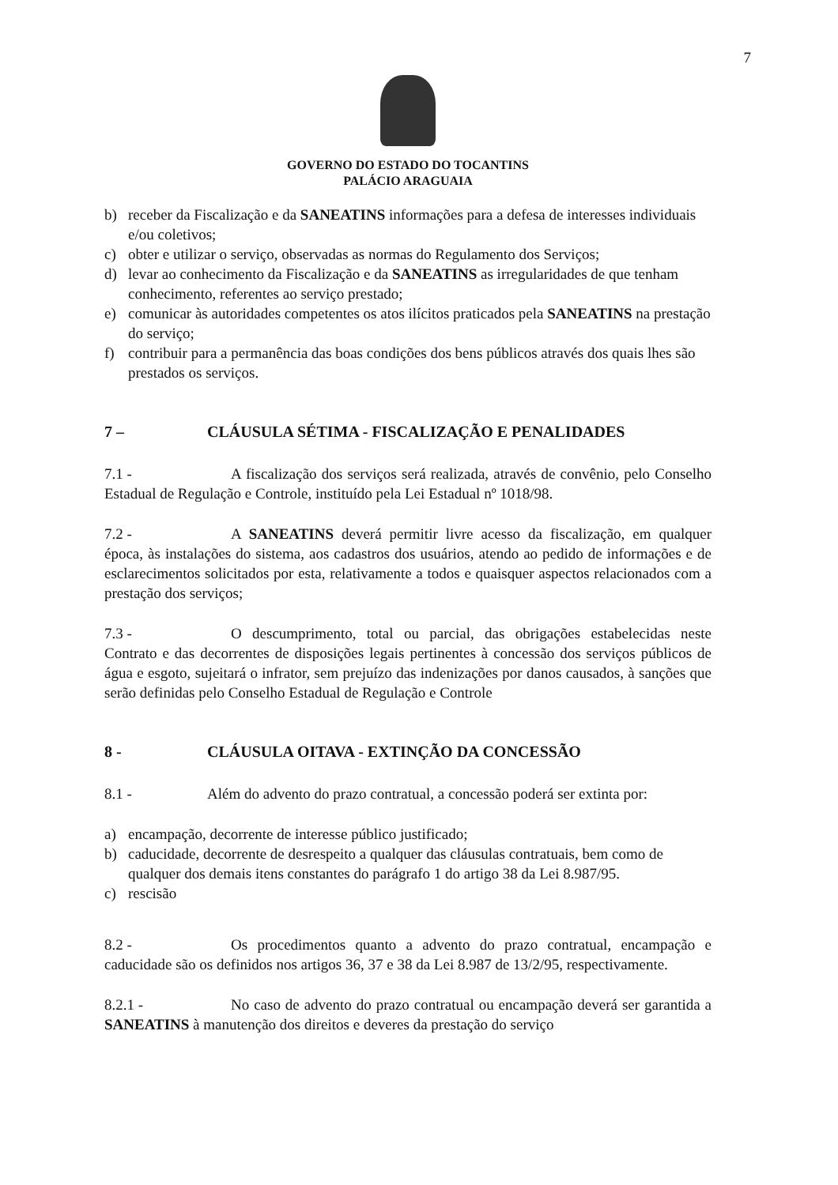7
GOVERNO DO ESTADO DO TOCANTINS
PALÁCIO ARAGUAIA
b) receber da Fiscalização e da SANEATINS informações para a defesa de interesses individuais e/ou coletivos;
c) obter e utilizar o serviço, observadas as normas do Regulamento dos Serviços;
d) levar ao conhecimento da Fiscalização e da SANEATINS as irregularidades de que tenham conhecimento, referentes ao serviço prestado;
e) comunicar às autoridades competentes os atos ilícitos praticados pela SANEATINS na prestação do serviço;
f) contribuir para a permanência das boas condições dos bens públicos através dos quais lhes são prestados os serviços.
7 – CLÁUSULA SÉTIMA - FISCALIZAÇÃO E PENALIDADES
7.1 - A fiscalização dos serviços será realizada, através de convênio, pelo Conselho Estadual de Regulação e Controle, instituído pela Lei Estadual nº 1018/98.
7.2 - A SANEATINS deverá permitir livre acesso da fiscalização, em qualquer época, às instalações do sistema, aos cadastros dos usuários, atendo ao pedido de informações e de esclarecimentos solicitados por esta, relativamente a todos e quaisquer aspectos relacionados com a prestação dos serviços;
7.3 - O descumprimento, total ou parcial, das obrigações estabelecidas neste Contrato e das decorrentes de disposições legais pertinentes à concessão dos serviços públicos de água e esgoto, sujeitará o infrator, sem prejuízo das indenizações por danos causados, à sanções que serão definidas pelo Conselho Estadual de Regulação e Controle
8 - CLÁUSULA OITAVA - EXTINÇÃO DA CONCESSÃO
8.1 - Além do advento do prazo contratual, a concessão poderá ser extinta por:
a) encampação, decorrente de interesse público justificado;
b) caducidade, decorrente de desrespeito a qualquer das cláusulas contratuais, bem como de qualquer dos demais itens constantes do parágrafo 1 do artigo 38 da Lei 8.987/95.
c) rescisão
8.2 - Os procedimentos quanto a advento do prazo contratual, encampação e caducidade são os definidos nos artigos 36, 37 e 38 da Lei 8.987 de 13/2/95, respectivamente.
8.2.1 - No caso de advento do prazo contratual ou encampação deverá ser garantida a SANEATINS à manutenção dos direitos e deveres da prestação do serviço